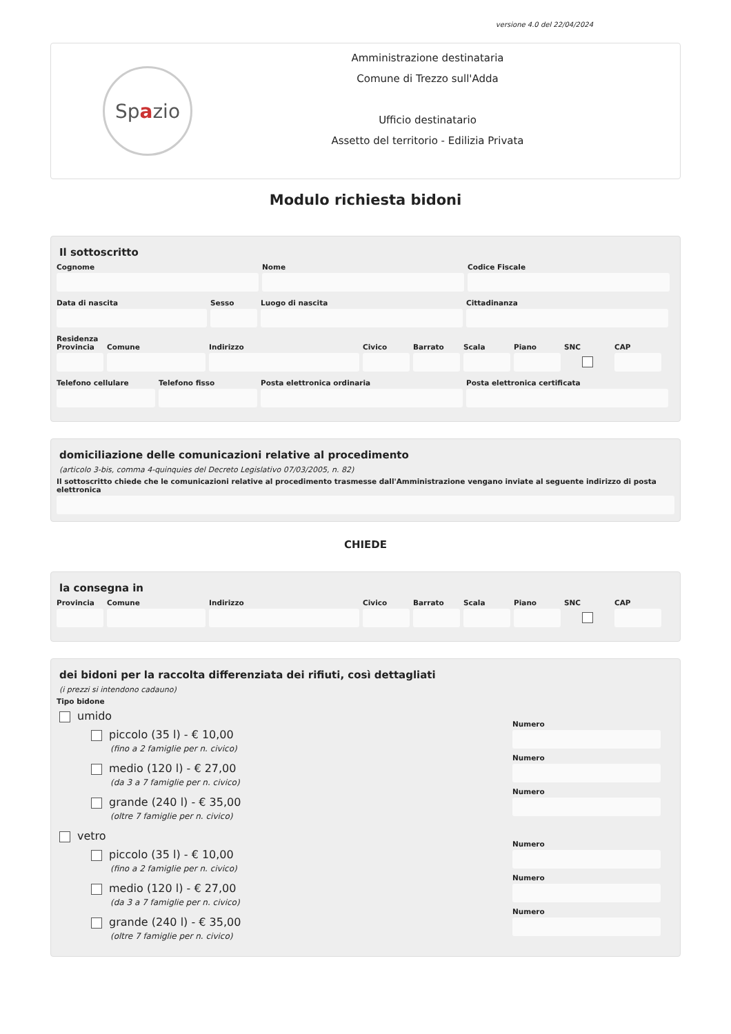versione 4.0 del 22/04/2024
Sp a zio
Amministrazione destinataria
Comune di Trezzo sull'Adda
Ufficio destinatario
Assetto del territorio - Edilizia Privata
Modulo richiesta bidoni
Il sottoscritto
Cognome Nome Codice Fiscale
Data di nascita Sesso Luogo di nascita Cittadinanza
Residenza
Provincia Comune Indirizzo Civico Barrato Scala Piano SNC CAP
Telefono cellulare Telefono fisso Posta elettronica ordinaria Posta elettronica certificata
domiciliazione delle comunicazioni relative al procedimento
(articolo 3-bis, comma 4-quinquies del Decreto Legislativo 07/03/2005, n. 82)
Il sottoscritto chiede che le comunicazioni relative al procedimento trasmesse dall'Amministrazione vengano inviate al seguente indirizzo di posta elettronica
CHIEDE
la consegna in
Provincia Comune Indirizzo Civico Barrato Scala Piano SNC CAP
dei bidoni per la raccolta differenziata dei rifiuti, così dettagliati
(i prezzi si intendono cadauno)
Tipo bidone
umido
piccolo (35 l) - € 10,00
(fino a 2 famiglie per n. civico)
Numero
medio (120 l) - € 27,00
(da 3 a 7 famiglie per n. civico)
Numero
grande (240 l) - € 35,00
(oltre 7 famiglie per n. civico)
Numero
vetro
piccolo (35 l) - € 10,00
(fino a 2 famiglie per n. civico)
Numero
medio (120 l) - € 27,00
(da 3 a 7 famiglie per n. civico)
Numero
grande (240 l) - € 35,00
(oltre 7 famiglie per n. civico)
Numero